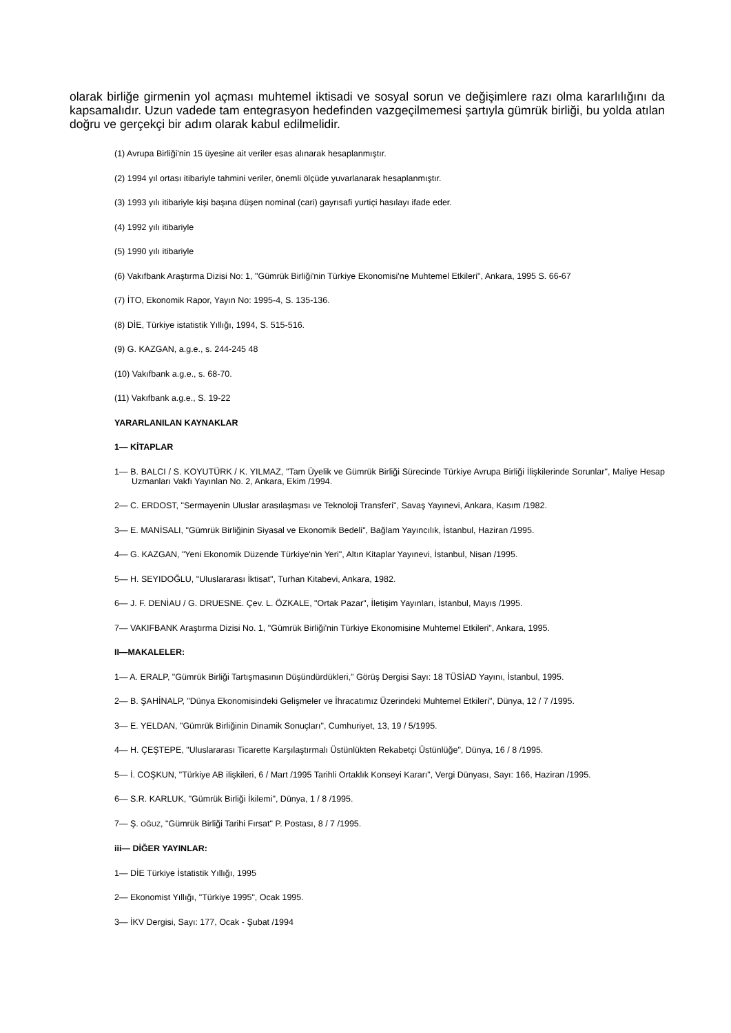olarak birliğe girmenin yol açması muhtemel iktisadi ve sosyal sorun ve değişimlere razı olma kararlılığını da kapsamalıdır. Uzun vadede tam entegrasyon hedefinden vazgeçilmemesi şartıyla gümrük birliği, bu yolda atılan doğru ve gerçekçi bir adım olarak kabul edilmelidir.
(1) Avrupa Birliği'nin 15 üyesine ait veriler esas alınarak hesaplanmıştır.
(2) 1994 yıl ortası itibariyle tahmini veriler, önemli ölçüde yuvarlanarak hesaplanmıştır.
(3) 1993 yılı itibariyle kişi başına düşen nominal (cari) gayrısafi yurtiçi hasılayı ifade eder.
(4) 1992 yılı itibariyle
(5) 1990 yılı itibariyle
(6) Vakıfbank Araştırma Dizisi No: 1, "Gümrük Birliği'nin Türkiye Ekonomisi'ne Muhtemel Etkileri", Ankara, 1995 S. 66-67
(7) İTO, Ekonomik Rapor, Yayın No: 1995-4, S. 135-136.
(8) DİE, Türkiye istatistik Yıllığı, 1994, S. 515-516.
(9) G. KAZGAN, a.g.e., s. 244-245 48
(10) Vakıfbank a.g.e., s. 68-70.
(11) Vakıfbank a.g.e., S. 19-22
YARARLANILAN KAYNAKLAR
1— KİTAPLAR
1— B. BALCI / S. KOYUTÜRK / K. YILMAZ, "Tam Üyelik ve Gümrük Birliği Sürecinde Türkiye Avrupa Birliği İlişkilerinde Sorunlar", Maliye Hesap Uzmanları Vakfı Yayınlan No. 2, Ankara, Ekim /1994.
2— C. ERDOST, "Sermayenin Uluslar arasılaşması ve Teknoloji Transferi", Savaş Yayınevi, Ankara, Kasım /1982.
3— E. MANİSALI, "Gümrük Birliğinin Siyasal ve Ekonomik Bedeli", Bağlam Yayıncılık, İstanbul, Haziran /1995.
4— G. KAZGAN, "Yeni Ekonomik Düzende Türkiye'nin Yeri", Altın Kitaplar Yayınevi, İstanbul, Nisan /1995.
5— H. SEYIDOĞLU, "Uluslararası İktisat", Turhan Kitabevi, Ankara, 1982.
6— J. F. DENİAU / G. DRUESNE. Çev. L. ÖZKALE, "Ortak Pazar", İletişim Yayınları, İstanbul, Mayıs /1995.
7— VAKIFBANK Araştırma Dizisi No. 1, "Gümrük Birliği'nin Türkiye Ekonomisine Muhtemel Etkileri", Ankara, 1995.
II—MAKALELER:
1— A. ERALP, "Gümrük Birliği Tartışmasının Düşündürdükleri," Görüş Dergisi Sayı: 18 TÜSİAD Yayını, İstanbul, 1995.
2— B. ŞAHİNALP, "Dünya Ekonomisindeki Gelişmeler ve İhracatımız Üzerindeki Muhtemel Etkileri", Dünya, 12 / 7 /1995.
3— E. YELDAN, "Gümrük Birliğinin Dinamik Sonuçları", Cumhuriyet, 13, 19 / 5/1995.
4— H. ÇEŞTEPE, "Uluslararası Ticarette Karşılaştırmalı Üstünlükten Rekabetçi Üstünlüğe", Dünya, 16 / 8 /1995.
5— İ. COŞKUN, "Türkiye AB ilişkileri, 6 / Mart /1995 Tarihli Ortaklık Konseyi Kararı", Vergi Dünyası, Sayı: 166, Haziran /1995.
6— S.R. KARLUK, "Gümrük Birliği İkilemi", Dünya, 1 / 8 /1995.
7— Ş. OĞUZ, "Gümrük Birliği Tarihi Fırsat" P. Postası, 8 / 7 /1995.
iii— DİĞER YAYINLAR:
1— DİE Türkiye İstatistik Yıllığı, 1995
2— Ekonomist Yıllığı, "Türkiye 1995", Ocak 1995.
3— İKV Dergisi, Sayı: 177, Ocak - Şubat /1994